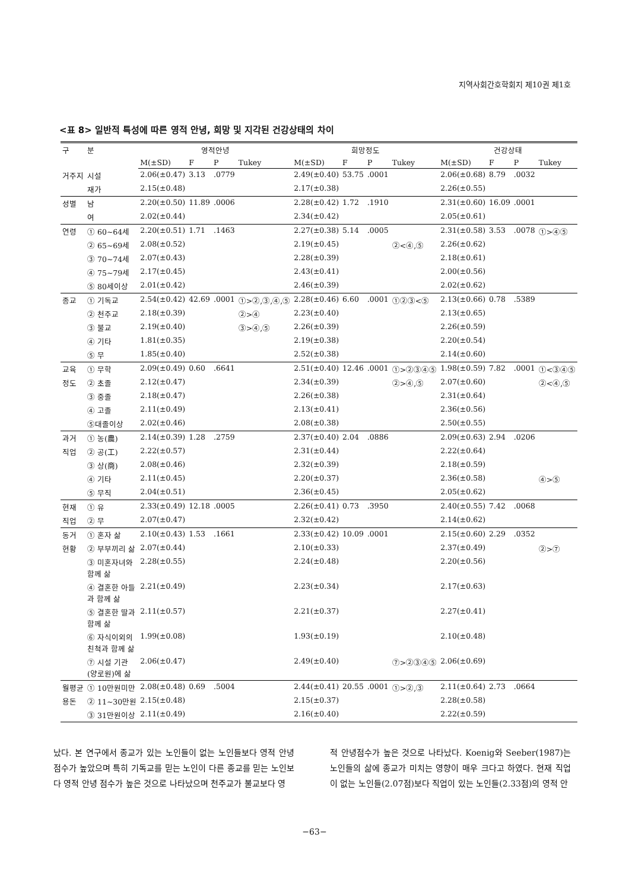지역사회간호학회지 제10권 제1호
<표 8> 일반적 특성에 따른 영적 안녕, 희망 및 지각된 건강상태의 차이
| 구 | 분 | 영적안녕 | | | | 희망정도 | | | | 건강상태 | | | |
| --- | --- | --- | --- | --- | --- | --- | --- | --- | --- | --- | --- | --- | --- |
| | | M(±SD) | F | P | Tukey | M(±SD) | F | P | Tukey | M(±SD) | F | P | Tukey |
| 거주지 | 시설 | 2.06(±0.47) | 3.13 | .0779 | | 2.49(±0.40) | 53.75 | .0001 | | 2.06(±0.68) | 8.79 | .0032 | |
| | 재가 | 2.15(±0.48) | | | | 2.17(±0.38) | | | | 2.26(±0.55) | | | |
| 성별 | 남 | 2.20(±0.50) | 11.89 | .0006 | | 2.28(±0.42) | 1.72 | .1910 | | 2.31(±0.60) | 16.09 | .0001 | |
| | 여 | 2.02(±0.44) | | | | 2.34(±0.42) | | | | 2.05(±0.61) | | | |
| 연령 | ① 60~64세 | 2.20(±0.51) | 1.71 | .1463 | | 2.27(±0.38) | 5.14 | .0005 | | 2.31(±0.58) | 3.53 | .0078 | ①>④⑤ |
| | ② 65~69세 | 2.08(±0.52) | | | | 2.19(±0.45) | | | ②<④,⑤ | 2.26(±0.62) | | | |
| | ③ 70~74세 | 2.07(±0.43) | | | | 2.28(±0.39) | | | | 2.18(±0.61) | | | |
| | ④ 75~79세 | 2.17(±0.45) | | | | 2.43(±0.41) | | | | 2.00(±0.56) | | | |
| | ⑤ 80세이상 | 2.01(±0.42) | | | | 2.46(±0.39) | | | | 2.02(±0.62) | | | |
| 종교 | ① 기독교 | 2.54(±0.42) | 42.69 | .0001 | ①>②,③,④,⑤ | 2.28(±0.46) | 6.60 | .0001 | ①②③<⑤ | 2.13(±0.66) | 0.78 | .5389 | |
| | ② 천주교 | 2.18(±0.39) | | | ②>④ | 2.23(±0.40) | | | | 2.13(±0.65) | | | |
| | ③ 불교 | 2.19(±0.40) | | | ③>④,⑤ | 2.26(±0.39) | | | | 2.26(±0.59) | | | |
| | ④ 기타 | 1.81(±0.35) | | | | 2.19(±0.38) | | | | 2.20(±0.54) | | | |
| | ⑤ 무 | 1.85(±0.40) | | | | 2.52(±0.38) | | | | 2.14(±0.60) | | | |
| 교육 | ① 무학 | 2.09(±0.49) | 0.60 | .6641 | | 2.51(±0.40) | 12.46 | .0001 | ①>②③④⑤ | 1.98(±0.59) | 7.82 | .0001 | ①<③④⑤ |
| 정도 | ② 초졸 | 2.12(±0.47) | | | | 2.34(±0.39) | | | ②>④,⑤ | 2.07(±0.60) | | | ②<④,⑤ |
| | ③ 중졸 | 2.18(±0.47) | | | | 2.26(±0.38) | | | | 2.31(±0.64) | | | |
| | ④ 고졸 | 2.11(±0.49) | | | | 2.13(±0.41) | | | | 2.36(±0.56) | | | |
| | ⑤대졸이상 | 2.02(±0.46) | | | | 2.08(±0.38) | | | | 2.50(±0.55) | | | |
| 과거 | ① 농(農) | 2.14(±0.39) | 1.28 | .2759 | | 2.37(±0.40) | 2.04 | .0886 | | 2.09(±0.63) | 2.94 | .0206 | |
| 직업 | ② 공(工) | 2.22(±0.57) | | | | 2.31(±0.44) | | | | 2.22(±0.64) | | | |
| | ③ 상(商) | 2.08(±0.46) | | | | 2.32(±0.39) | | | | 2.18(±0.59) | | | |
| | ④ 기타 | 2.11(±0.45) | | | | 2.20(±0.37) | | | | 2.36(±0.58) | | | ④>⑤ |
| | ⑤ 무직 | 2.04(±0.51) | | | | 2.36(±0.45) | | | | 2.05(±0.62) | | | |
| 현재 | ① 유 | 2.33(±0.49) | 12.18 | .0005 | | 2.26(±0.41) | 0.73 | .3950 | | 2.40(±0.55) | 7.42 | .0068 | |
| 직업 | ② 무 | 2.07(±0.47) | | | | 2.32(±0.42) | | | | 2.14(±0.62) | | | |
| 동거 | ① 혼자 삶 | 2.10(±0.43) | 1.53 | .1661 | | 2.33(±0.42) | 10.09 | .0001 | | 2.15(±0.60) | 2.29 | .0352 | |
| 현황 | ② 부부끼리 삶 | 2.07(±0.44) | | | | 2.10(±0.33) | | | | 2.37(±0.49) | | | ②>⑦ |
| | ③ 미혼자녀와 함께 삶 | 2.28(±0.55) | | | | 2.24(±0.48) | | | | 2.20(±0.56) | | | |
| | ④ 결혼한 아들 과 함께 삶 | 2.21(±0.49) | | | | 2.23(±0.34) | | | | 2.17(±0.63) | | | |
| | ⑤ 결혼한 딸과 함께 삶 | 2.11(±0.57) | | | | 2.21(±0.37) | | | | 2.27(±0.41) | | | |
| | ⑥ 자식이외의 친척과 함께 삶 | 1.99(±0.08) | | | | 1.93(±0.19) | | | | 2.10(±0.48) | | | |
| | ⑦ 시설 기관 (양로원)에 삶 | 2.06(±0.47) | | | | 2.49(±0.40) | | | ⑦>②③④⑤ | 2.06(±0.69) | | | |
| 월평균 | ① 10만원미만 | 2.08(±0.48) | 0.69 | .5004 | | 2.44(±0.41) | 20.55 | .0001 | ①>②,③ | 2.11(±0.64) | 2.73 | .0664 | |
| 용돈 | ② 11~30만원 | 2.15(±0.48) | | | | 2.15(±0.37) | | | | 2.28(±0.58) | | | |
| | ③ 31만원이상 | 2.11(±0.49) | | | | 2.16(±0.40) | | | | 2.22(±0.59) | | | |
났다. 본 연구에서 종교가 있는 노인들이 없는 노인들보다 영적 안녕점수가 높았으며 특히 기독교를 믿는 노인이 다른 종교를 믿는 노인보다 영적 안녕 점수가 높은 것으로 나타났으며 천주교가 불교보다 영
적 안녕점수가 높은 것으로 나타났다. Koenig와 Seeber(1987)는 노인들의 삶에 종교가 미치는 영향이 매우 크다고 하였다. 현재 직업이 없는 노인들(2.07점)보다 직업이 있는 노인들(2.33점)의 영적 안
−63−